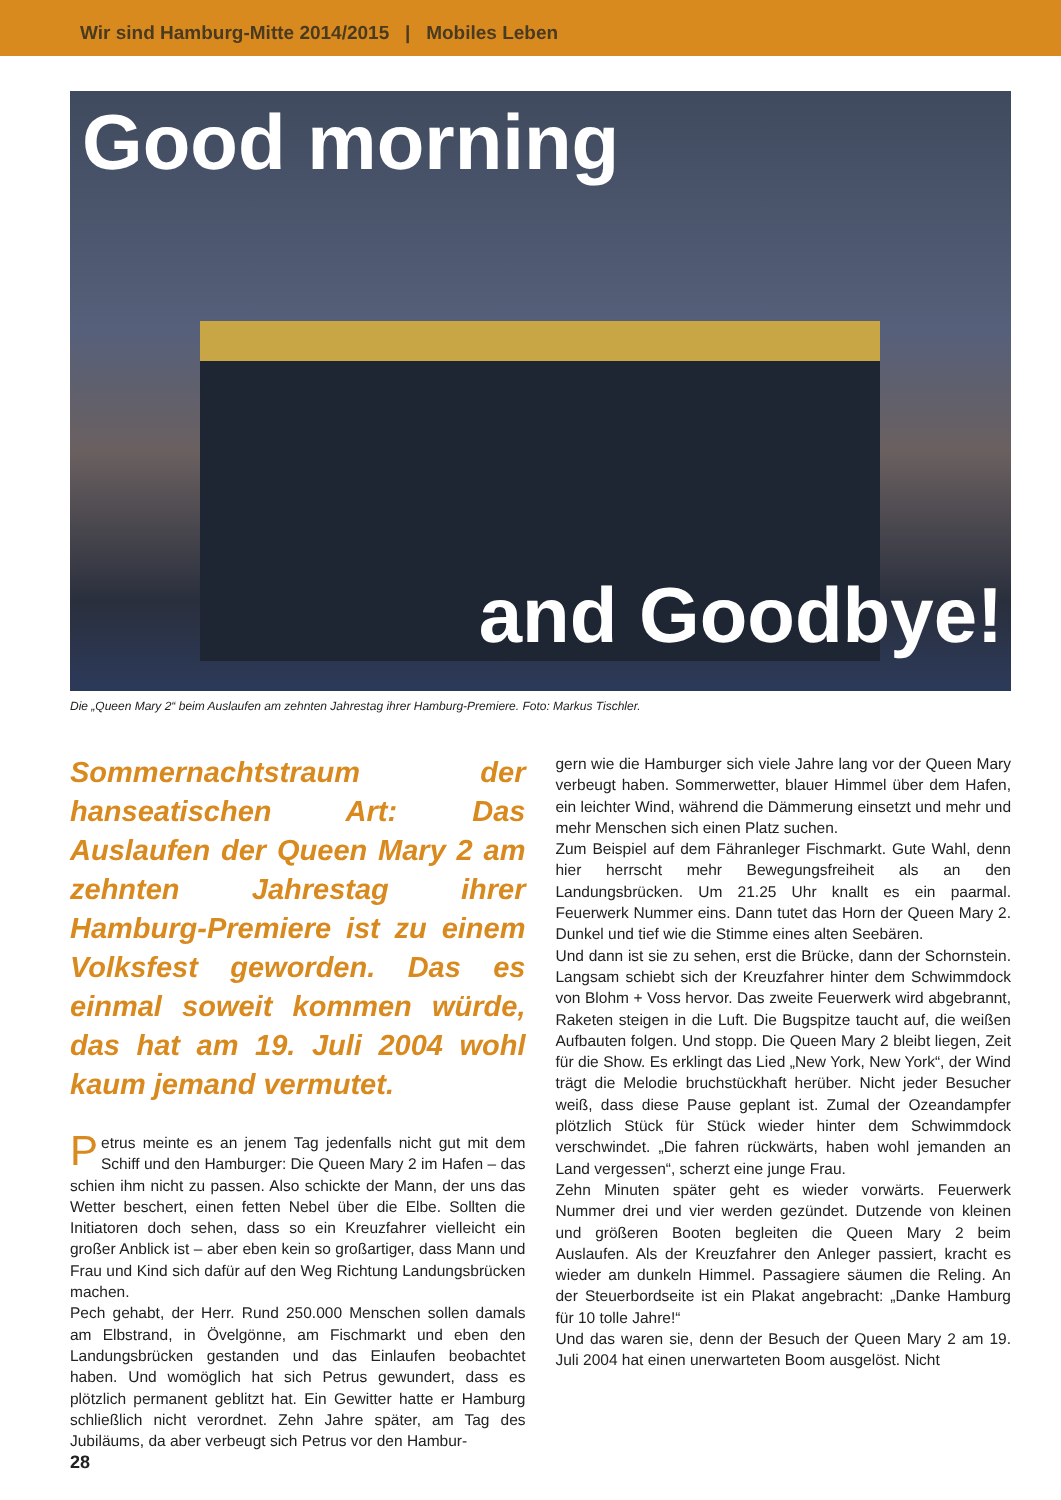Wir sind Hamburg-Mitte 2014/2015 | Mobiles Leben
Good morning
and Goodbye!
Die „Queen Mary 2“ beim Auslaufen am zehnten Jahrestag ihrer Hamburg-Premiere. Foto: Markus Tischler.
Sommernachtstraum der hanseatischen Art: Das Auslaufen der Queen Mary 2 am zehnten Jahrestag ihrer Hamburg-Premiere ist zu einem Volksfest geworden. Das es einmal soweit kommen würde, das hat am 19. Juli 2004 wohl kaum jemand vermutet.
Petrus meinte es an jenem Tag jedenfalls nicht gut mit dem Schiff und den Hamburger: Die Queen Mary 2 im Hafen – das schien ihm nicht zu passen. Also schickte der Mann, der uns das Wetter beschert, einen fetten Nebel über die Elbe. Sollten die Initiatoren doch sehen, dass so ein Kreuzfahrer vielleicht ein großer Anblick ist – aber eben kein so großartiger, dass Mann und Frau und Kind sich dafür auf den Weg Richtung Landungsbrücken machen.
Pech gehabt, der Herr. Rund 250.000 Menschen sollen damals am Elbstrand, in Övelgönne, am Fischmarkt und eben den Landungsbrücken gestanden und das Einlaufen beobachtet haben. Und womöglich hat sich Petrus gewundert, dass es plötzlich permanent geblitzt hat. Ein Gewitter hatte er Hamburg schließlich nicht verordnet. Zehn Jahre später, am Tag des Jubiläums, da aber verbeugt sich Petrus vor den Hambur-
gern wie die Hamburger sich viele Jahre lang vor der Queen Mary verbeugt haben. Sommerwetter, blauer Himmel über dem Hafen, ein leichter Wind, während die Dämmerung einsetzt und mehr und mehr Menschen sich einen Platz suchen.
Zum Beispiel auf dem Fähranleger Fischmarkt. Gute Wahl, denn hier herrscht mehr Bewegungsfreiheit als an den Landungsbrücken. Um 21.25 Uhr knallt es ein paarmal. Feuerwerk Nummer eins. Dann tutet das Horn der Queen Mary 2. Dunkel und tief wie die Stimme eines alten Seebären.
Und dann ist sie zu sehen, erst die Brücke, dann der Schornstein. Langsam schiebt sich der Kreuzfahrer hinter dem Schwimmdock von Blohm + Voss hervor. Das zweite Feuerwerk wird abgebrannt, Raketen steigen in die Luft. Die Bugspitze taucht auf, die weißen Aufbauten folgen. Und stopp. Die Queen Mary 2 bleibt liegen, Zeit für die Show. Es erklingt das Lied „New York, New York“, der Wind trägt die Melodie bruchstückhaft herüber. Nicht jeder Besucher weiß, dass diese Pause geplant ist. Zumal der Ozeandampfer plötzlich Stück für Stück wieder hinter dem Schwimmdock verschwindet. „Die fahren rückwärts, haben wohl jemanden an Land vergessen“, scherzt eine junge Frau.
Zehn Minuten später geht es wieder vorwärts. Feuerwerk Nummer drei und vier werden gezündet. Dutzende von kleinen und größeren Booten begleiten die Queen Mary 2 beim Auslaufen. Als der Kreuzfahrer den Anleger passiert, kracht es wieder am dunkeln Himmel. Passagiere säumen die Reling. An der Steuerbordseite ist ein Plakat angebracht: „Danke Hamburg für 10 tolle Jahre!“
Und das waren sie, denn der Besuch der Queen Mary 2 am 19. Juli 2004 hat einen unerwarteten Boom ausgelöst. Nicht
28